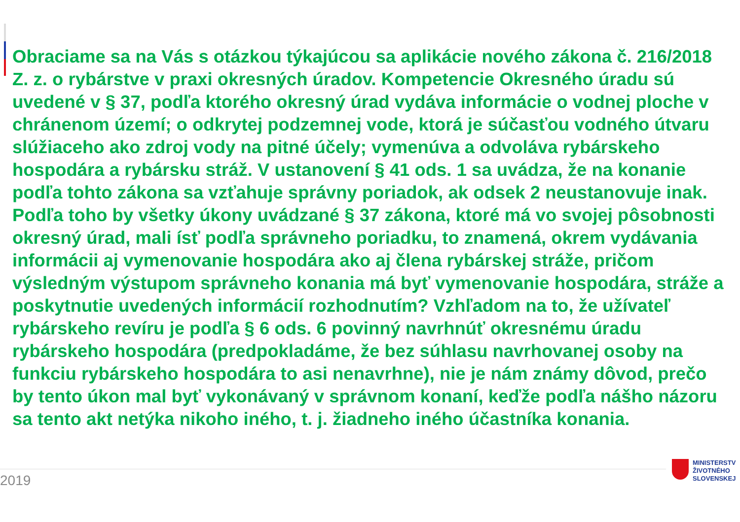Obraciame sa na Vás s otázkou týkajúcou sa aplikácie nového zákona č. 216/2018 Z. z. o rybárstve v praxi okresných úradov. Kompetencie Okresného úradu sú uvedené v § 37, podľa ktorého okresný úrad vydáva informácie o vodnej ploche v chránenom území; o odkrytej podzemnej vode, ktorá je súčasťou vodného útvaru slúžiaceho ako zdroj vody na pitné účely; vymenúva a odvoláva rybárskeho hospodára a rybársku stráž. V ustanovení § 41 ods. 1 sa uvádza, že na konanie podľa tohto zákona sa vzťahuje správny poriadok, ak odsek 2 neustanovuje inak. Podľa toho by všetky úkony uvádzané § 37 zákona, ktoré má vo svojej pôsobnosti okresný úrad, mali ísť podľa správneho poriadku, to znamená, okrem vydávania informácii aj vymenovanie hospodára ako aj člena rybárskej stráže, pričom výsledným výstupom správneho konania má byť vymenovanie hospodára, stráže a poskytnutie uvedených informácií rozhodnutím? Vzhľadom na to, že užívateľ rybárskeho revíru je podľa § 6 ods. 6 povinný navrhnúť okresnému úradu rybárskeho hospodára (predpokladáme, že bez súhlasu navrhovanej osoby na funkciu rybárskeho hospodára to asi nenavrhne), nie je nám známy dôvod, prečo by tento úkon mal byť vykonávaný v správnom konaní, keďže podľa nášho názoru sa tento akt netýka nikoho iného, t. j. žiadneho iného účastníka konania.
2019
MINISTERSTV
ŽIVOTNÉHO
SLOVENSKEJ